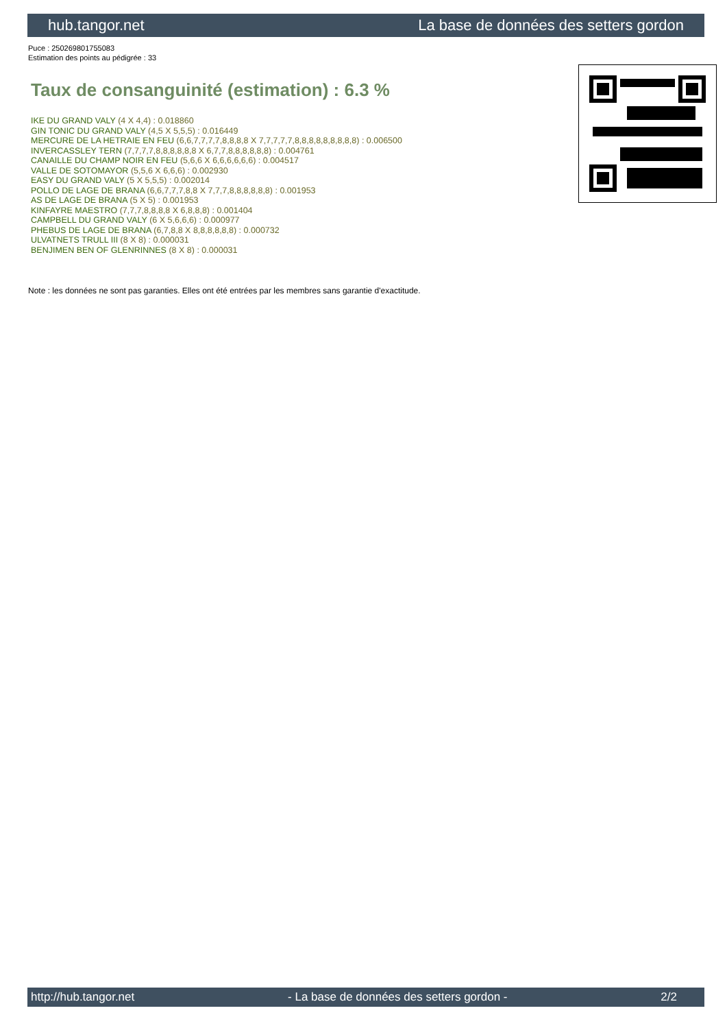hub.tangor.net La base de données des setters gordon
Puce : 250269801755083
Estimation des points au pédigrée : 33
Taux de consanguinité (estimation) : 6.3 %
IKE DU GRAND VALY (4 X 4,4) : 0.018860
GIN TONIC DU GRAND VALY (4,5 X 5,5,5) : 0.016449
MERCURE DE LA HETRAIE EN FEU (6,6,7,7,7,7,8,8,8,8 X 7,7,7,7,7,8,8,8,8,8,8,8,8,8) : 0.006500
INVERCASSLEY TERN (7,7,7,7,8,8,8,8,8,8 X 6,7,7,8,8,8,8,8,8) : 0.004761
CANAILLE DU CHAMP NOIR EN FEU (5,6,6 X 6,6,6,6,6,6) : 0.004517
VALLE DE SOTOMAYOR (5,5,6 X 6,6,6) : 0.002930
EASY DU GRAND VALY (5 X 5,5,5) : 0.002014
POLLO DE LAGE DE BRANA (6,6,7,7,7,8,8 X 7,7,7,8,8,8,8,8,8) : 0.001953
AS DE LAGE DE BRANA (5 X 5) : 0.001953
KINFAYRE MAESTRO (7,7,7,8,8,8,8 X 6,8,8,8) : 0.001404
CAMPBELL DU GRAND VALY (6 X 5,6,6,6) : 0.000977
PHEBUS DE LAGE DE BRANA (6,7,8,8 X 8,8,8,8,8,8) : 0.000732
ULVATNETS TRULL III (8 X 8) : 0.000031
BENJIMEN BEN OF GLENRINNES (8 X 8) : 0.000031
Note : les données ne sont pas garanties. Elles ont été entrées par les membres sans garantie d'exactitude.
http://hub.tangor.net - La base de données des setters gordon - 2/2